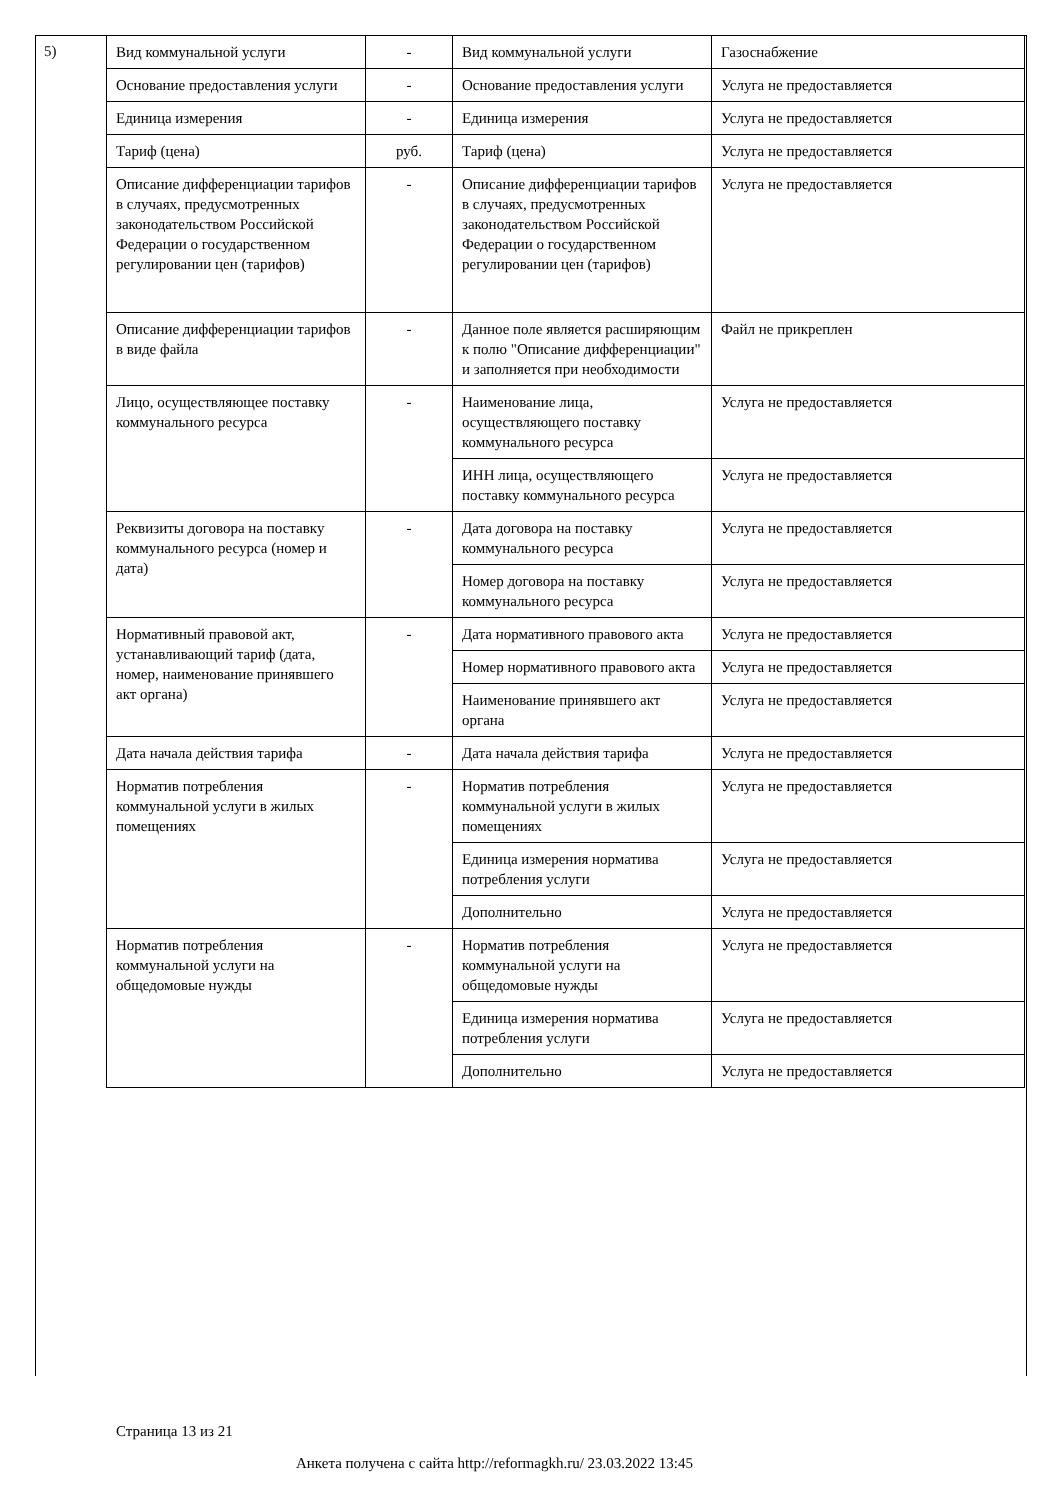5)
| Вид коммунальной услуги | - | Вид коммунальной услуги | Газоснабжение |
| Основание предоставления услуги | - | Основание предоставления услуги | Услуга не предоставляется |
| Единица измерения | - | Единица измерения | Услуга не предоставляется |
| Тариф (цена) | руб. | Тариф (цена) | Услуга не предоставляется |
| Описание дифференциации тарифов в случаях, предусмотренных законодательством Российской Федерации о государственном регулировании цен (тарифов) | - | Описание дифференциации тарифов в случаях, предусмотренных законодательством Российской Федерации о государственном регулировании цен (тарифов) | Услуга не предоставляется |
| Описание дифференциации тарифов в виде файла | - | Данное поле является расширяющим к полю "Описание дифференциации" и заполняется при необходимости | Файл не прикреплен |
| Лицо, осуществляющее поставку коммунального ресурса | - | Наименование лица, осуществляющего поставку коммунального ресурса | Услуга не предоставляется |
| | | ИНН лица, осуществляющего поставку коммунального ресурса | Услуга не предоставляется |
| Реквизиты договора на поставку коммунального ресурса (номер и дата) | - | Дата договора на поставку коммунального ресурса | Услуга не предоставляется |
| | | Номер договора на поставку коммунального ресурса | Услуга не предоставляется |
| Нормативный правовой акт, устанавливающий тариф (дата, номер, наименование принявшего акт органа) | - | Дата нормативного правового акта | Услуга не предоставляется |
| | | Номер нормативного правового акта | Услуга не предоставляется |
| | | Наименование принявшего акт органа | Услуга не предоставляется |
| Дата начала действия тарифа | - | Дата начала действия тарифа | Услуга не предоставляется |
| Норматив потребления коммунальной услуги в жилых помещениях | - | Норматив потребления коммунальной услуги в жилых помещениях | Услуга не предоставляется |
| | | Единица измерения норматива потребления услуги | Услуга не предоставляется |
| | | Дополнительно | Услуга не предоставляется |
| Норматив потребления коммунальной услуги на общедомовые нужды | - | Норматив потребления коммунальной услуги на общедомовые нужды | Услуга не предоставляется |
| | | Единица измерения норматива потребления услуги | Услуга не предоставляется |
| | | Дополнительно | Услуга не предоставляется |
Страница 13 из 21
Анкета получена с сайта http://reformagkh.ru/ 23.03.2022 13:45